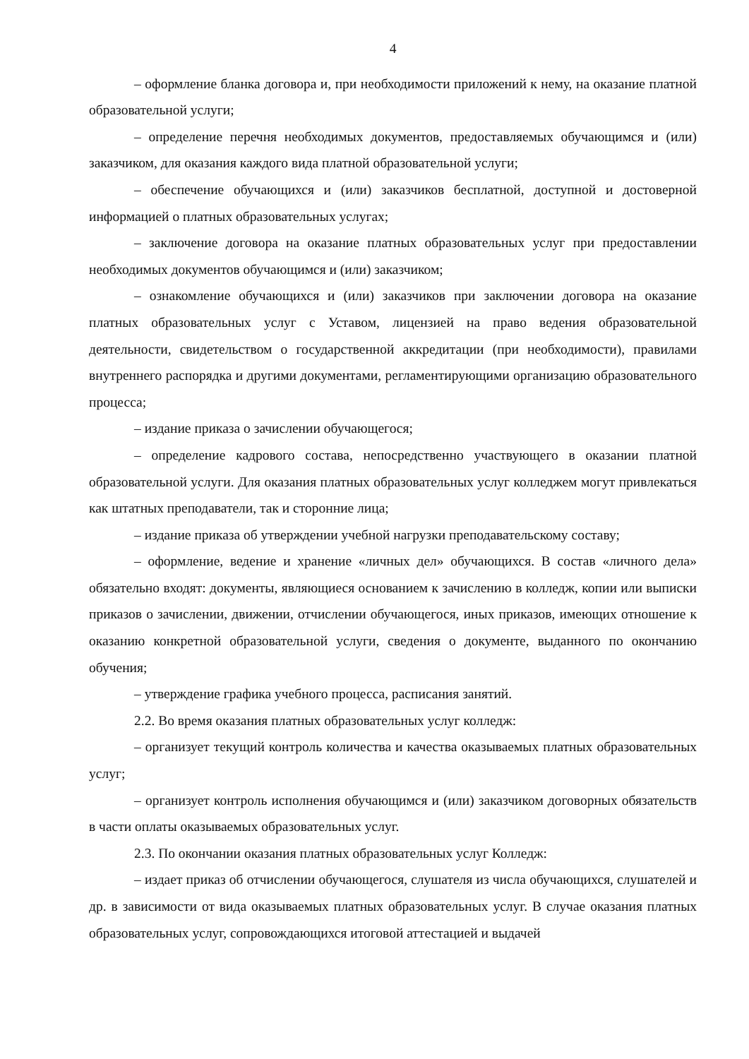4
– оформление бланка договора и, при необходимости приложений к нему, на оказание платной образовательной услуги;
– определение перечня необходимых документов, предоставляемых обучающимся и (или) заказчиком, для оказания каждого вида платной образовательной услуги;
– обеспечение обучающихся и (или) заказчиков бесплатной, доступной и достоверной информацией о платных образовательных услугах;
– заключение договора на оказание платных образовательных услуг при предоставлении необходимых документов обучающимся и (или) заказчиком;
– ознакомление обучающихся и (или) заказчиков при заключении договора на оказание платных образовательных услуг с Уставом, лицензией на право ведения образовательной деятельности, свидетельством о государственной аккредитации (при необходимости), правилами внутреннего распорядка и другими документами, регламентирующими организацию образовательного процесса;
– издание приказа о зачислении обучающегося;
– определение кадрового состава, непосредственно участвующего в оказании платной образовательной услуги. Для оказания платных образовательных услуг колледжем могут привлекаться как штатных преподаватели, так и сторонние лица;
– издание приказа об утверждении учебной нагрузки преподавательскому составу;
– оформление, ведение и хранение «личных дел» обучающихся. В состав «личного дела» обязательно входят: документы, являющиеся основанием к зачислению в колледж, копии или выписки приказов о зачислении, движении, отчислении обучающегося, иных приказов, имеющих отношение к оказанию конкретной образовательной услуги, сведения о документе, выданного по окончанию обучения;
– утверждение графика учебного процесса, расписания занятий.
2.2. Во время оказания платных образовательных услуг колледж:
– организует текущий контроль количества и качества оказываемых платных образовательных услуг;
– организует контроль исполнения обучающимся и (или) заказчиком договорных обязательств в части оплаты оказываемых образовательных услуг.
2.3. По окончании оказания платных образовательных услуг Колледж:
– издает приказ об отчислении обучающегося, слушателя из числа обучающихся, слушателей и др. в зависимости от вида оказываемых платных образовательных услуг. В случае оказания платных образовательных услуг, сопровождающихся итоговой аттестацией и выдачей